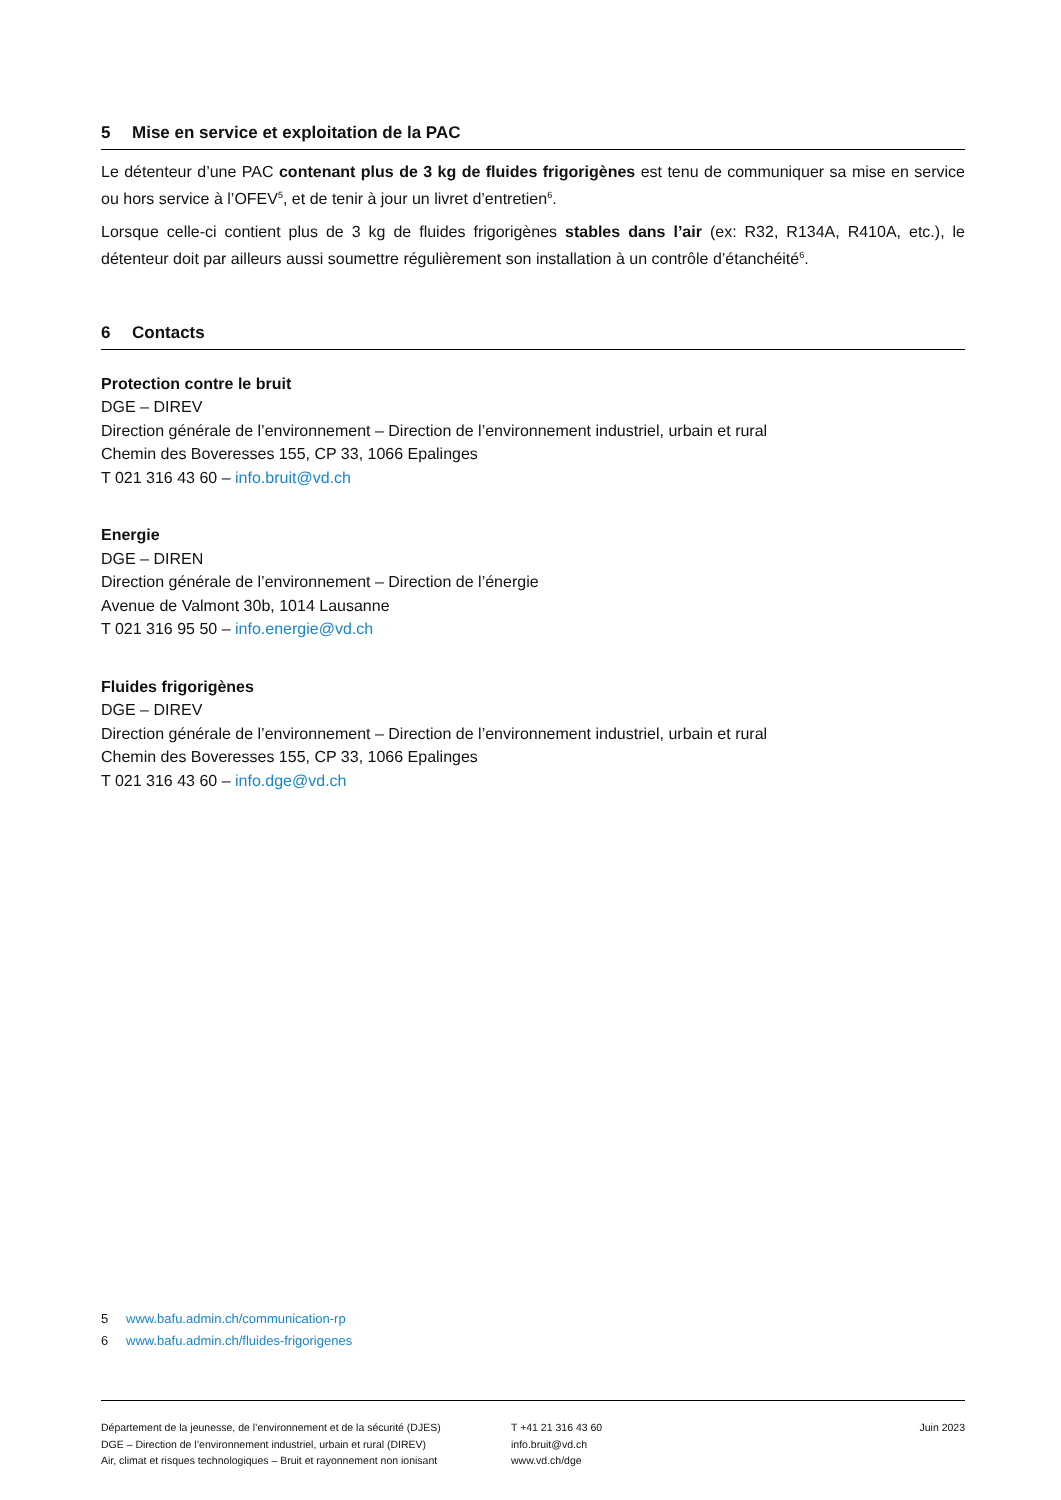5 Mise en service et exploitation de la PAC
Le détenteur d’une PAC contenant plus de 3 kg de fluides frigorigènes est tenu de communiquer sa mise en service ou hors service à l’OFEV<sup>5</sup>, et de tenir à jour un livret d’entretien<sup>6</sup>.
Lorsque celle-ci contient plus de 3 kg de fluides frigorigènes stables dans l’air (ex: R32, R134A, R410A, etc.), le détenteur doit par ailleurs aussi soumettre régulièrement son installation à un contrôle d’étanchéité<sup>6</sup>.
6 Contacts
Protection contre le bruit
DGE – DIREV
Direction générale de l’environnement – Direction de l’environnement industriel, urbain et rural
Chemin des Boveresses 155, CP 33, 1066 Epalinges
T 021 316 43 60 – info.bruit@vd.ch
Energie
DGE – DIREN
Direction générale de l’environnement – Direction de l’énergie
Avenue de Valmont 30b, 1014 Lausanne
T 021 316 95 50 – info.energie@vd.ch
Fluides frigorigènes
DGE – DIREV
Direction générale de l’environnement – Direction de l’environnement industriel, urbain et rural
Chemin des Boveresses 155, CP 33, 1066 Epalinges
T 021 316 43 60 – info.dge@vd.ch
5 www.bafu.admin.ch/communication-rp
6 www.bafu.admin.ch/fluides-frigorigenes
Département de la jeunesse, de l’environnement et de la sécurité (DJES)
DGE – Direction de l’environnement industriel, urbain et rural (DIREV)
Air, climat et risques technologiques – Bruit et rayonnement non ionisant
T +41 21 316 43 60
info.bruit@vd.ch
www.vd.ch/dge
Juin 2023